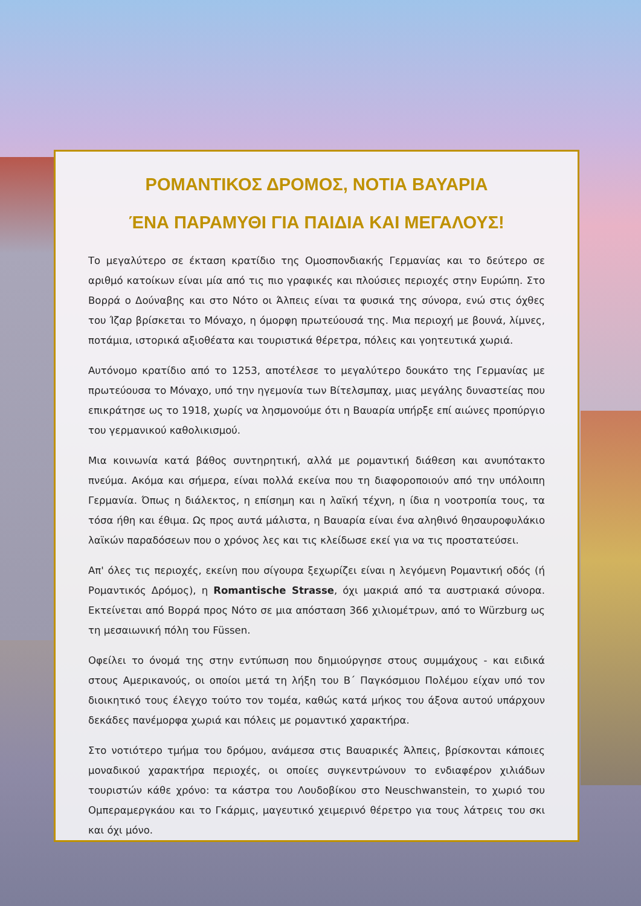ΡΟΜΑΝΤΙΚΟΣ ΔΡΟΜΟΣ, ΝΟΤΙΑ ΒΑΥΑΡΙΑ
ΈΝΑ ΠΑΡΑΜΥΘΙ ΓΙΑ ΠΑΙΔΙΑ ΚΑΙ ΜΕΓΑΛΟΥΣ!
Το μεγαλύτερο σε έκταση κρατίδιο της Ομοσπονδιακής Γερμανίας και το δεύτερο σε αριθμό κατοίκων είναι μία από τις πιο γραφικές και πλούσιες περιοχές στην Ευρώπη. Στο Βορρά ο Δούναβης και στο Νότο οι Άλπεις είναι τα φυσικά της σύνορα, ενώ στις όχθες του Ίζαρ βρίσκεται το Μόναχο, η όμορφη πρωτεύουσά της. Μια περιοχή με βουνά, λίμνες, ποτάμια, ιστορικά αξιοθέατα και τουριστικά θέρετρα, πόλεις και γοητευτικά χωριά.
Αυτόνομο κρατίδιο από το 1253, αποτέλεσε το μεγαλύτερο δουκάτο της Γερμανίας με πρωτεύουσα το Μόναχο, υπό την ηγεμονία των Βίτελσμπαχ, μιας μεγάλης δυναστείας που επικράτησε ως το 1918, χωρίς να λησμονούμε ότι η Βαυαρία υπήρξε επί αιώνες προπύργιο του γερμανικού καθολικισμού.
Μια κοινωνία κατά βάθος συντηρητική, αλλά με ρομαντική διάθεση και ανυπότακτο πνεύμα. Ακόμα και σήμερα, είναι πολλά εκείνα που τη διαφοροποιούν από την υπόλοιπη Γερμανία. Όπως η διάλεκτος, η επίσημη και η λαϊκή τέχνη, η ίδια η νοοτροπία τους, τα τόσα ήθη και έθιμα. Ως προς αυτά μάλιστα, η Βαυαρία είναι ένα αληθινό θησαυροφυλάκιο λαϊκών παραδόσεων που ο χρόνος λες και τις κλείδωσε εκεί για να τις προστατεύσει.
Απ' όλες τις περιοχές, εκείνη που σίγουρα ξεχωρίζει είναι η λεγόμενη Ρομαντική οδός (ή Ρομαντικός Δρόμος), η Romantische Strasse, όχι μακριά από τα αυστριακά σύνορα. Εκτείνεται από Βορρά προς Νότο σε μια απόσταση 366 χιλιομέτρων, από το Würzburg ως τη μεσαιωνική πόλη του Füssen.
Οφείλει το όνομά της στην εντύπωση που δημιούργησε στους συμμάχους - και ειδικά στους Αμερικανούς, οι οποίοι μετά τη λήξη του Β΄ Παγκόσμιου Πολέμου είχαν υπό τον διοικητικό τους έλεγχο τούτο τον τομέα, καθώς κατά μήκος του άξονα αυτού υπάρχουν δεκάδες πανέμορφα χωριά και πόλεις με ρομαντικό χαρακτήρα.
Στο νοτιότερο τμήμα του δρόμου, ανάμεσα στις Βαυαρικές Άλπεις, βρίσκονται κάποιες μοναδικού χαρακτήρα περιοχές, οι οποίες συγκεντρώνουν το ενδιαφέρον χιλιάδων τουριστών κάθε χρόνο: τα κάστρα του Λουδοβίκου στο Neuschwanstein, το χωριό του Ομπεραμεργκάου και το Γκάρμις, μαγευτικό χειμερινό θέρετρο για τους λάτρεις του σκι και όχι μόνο.